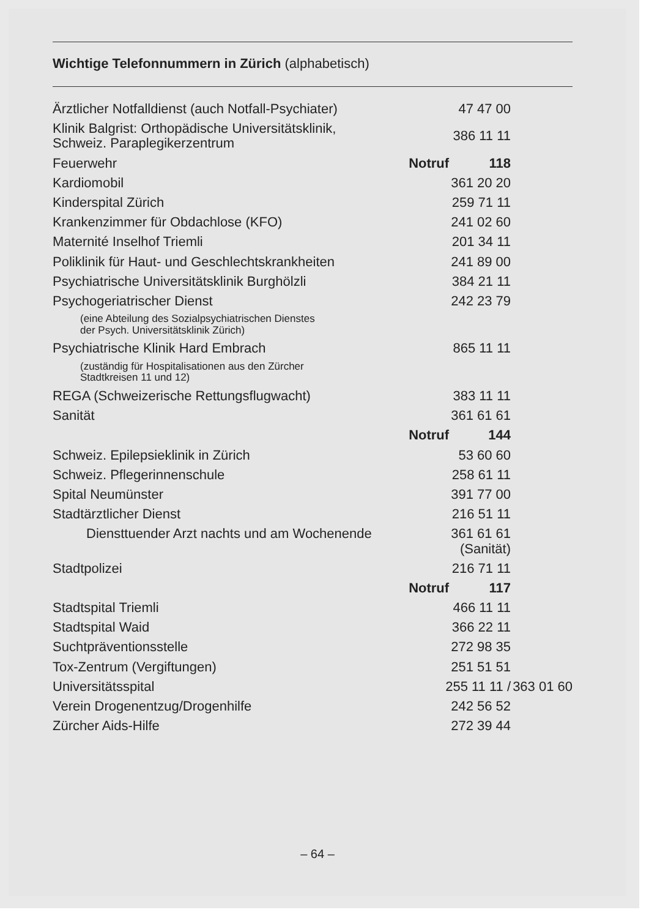Wichtige Telefonnummern in Zürich (alphabetisch)
| Ärztlicher Notfalldienst (auch Notfall-Psychiater) | | 47 47 00 | |
| Klinik Balgrist: Orthopädische Universitätsklinik, Schweiz. Paraplegikerzentrum | | 386 11 11 | |
| Feuerwehr | Notruf | 118 | |
| Kardiomobil | | 361 20 20 | |
| Kinderspital Zürich | | 259 71 11 | |
| Krankenzimmer für Obdachlose (KFO) | | 241 02 60 | |
| Maternité Inselhof Triemli | | 201 34 11 | |
| Poliklinik für Haut- und Geschlechtskrankheiten | | 241 89 00 | |
| Psychiatrische Universitätsklinik Burghölzli | | 384 21 11 | |
| Psychogeriatrischer Dienst | | 242 23 79 | |
| (eine Abteilung des Sozialpsychiatrischen Dienstes der Psych. Universitätsklinik Zürich) | | | |
| Psychiatrische Klinik Hard Embrach | | 865 11 11 | |
| (zuständig für Hospitalisationen aus den Zürcher Stadtkreisen 11 und 12) | | | |
| REGA (Schweizerische Rettungsflugwacht) | | 383 11 11 | |
| Sanität | | 361 61 61 | |
| | Notruf | 144 | |
| Schweiz. Epilepsieklinik in Zürich | | 53 60 60 | |
| Schweiz. Pflegerinnenschule | | 258 61 11 | |
| Spital Neumünster | | 391 77 00 | |
| Stadtärztlicher Dienst | | 216 51 11 | |
| Diensttuender Arzt nachts und am Wochenende | | 361 61 61 (Sanität) | |
| Stadtpolizei | | 216 71 11 | |
| | Notruf | 117 | |
| Stadtspital Triemli | | 466 11 11 | |
| Stadtspital Waid | | 366 22 11 | |
| Suchtpräventionsstelle | | 272 98 35 | |
| Tox-Zentrum (Vergiftungen) | | 251 51 51 | |
| Universitätsspital | 255 11 11 / | | 363 01 60 |
| Verein Drogenentzug/Drogenhilfe | | 242 56 52 | |
| Zürcher Aids-Hilfe | | 272 39 44 | |
– 64 –